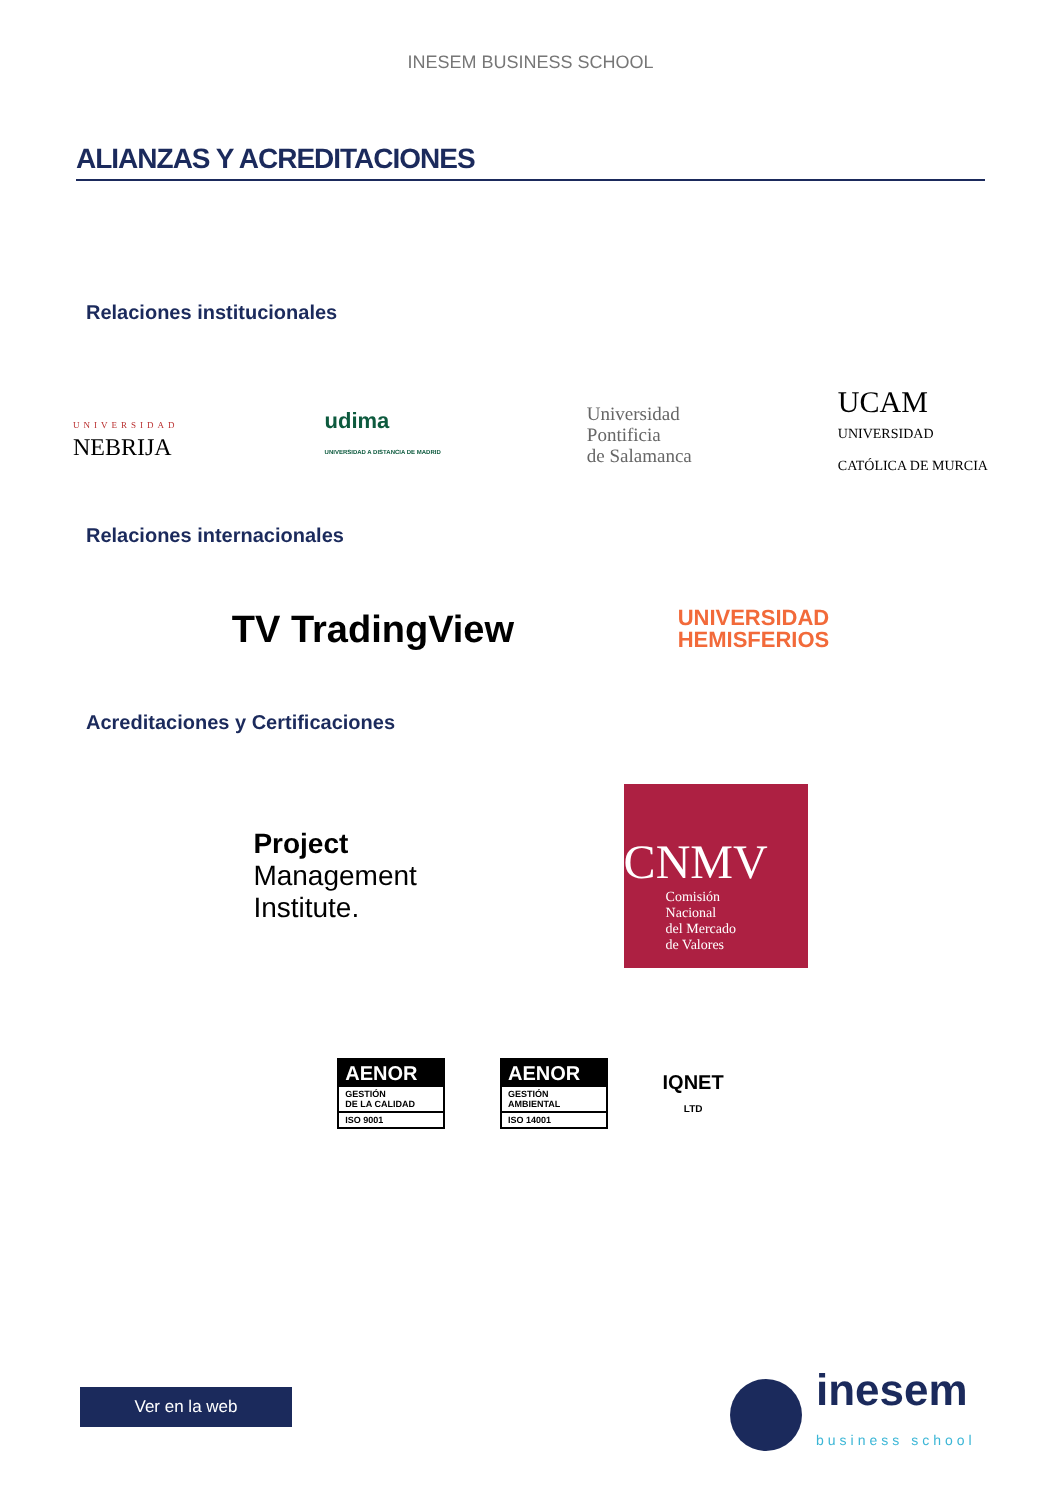INESEM BUSINESS SCHOOL
ALIANZAS Y ACREDITACIONES
Relaciones institucionales
UNIVERSIDAD
NEBRIJA
udima
UNIVERSIDAD A DISTANCIA DE MADRID
Universidad
Pontificia
de Salamanca
UCAM
UNIVERSIDAD
CATÓLICA DE MURCIA
Relaciones internacionales
TV TradingView
UNIVERSIDAD
HEMISFERIOS
Acreditaciones y Certificaciones
Project
Management
Institute.
CNMV
Comisión
Nacional
del Mercado
de Valores
AENOR
GESTIÓN
DE LA CALIDAD
ISO 9001
AENOR
GESTIÓN
AMBIENTAL
ISO 14001
IQNET
LTD
Ver en la web
inesem
business school